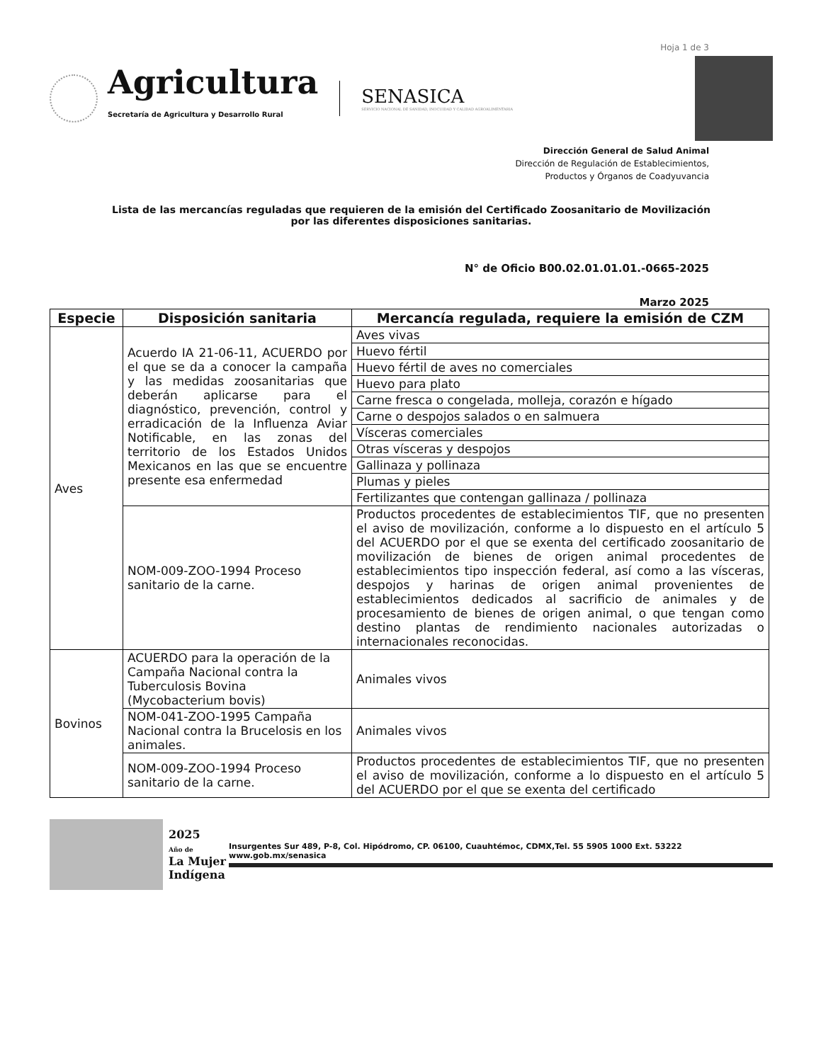Hoja 1 de 3
Agricultura
Secretaría de Agricultura y Desarrollo Rural
SENASICA
SERVICIO NACIONAL DE SANIDAD, INOCUIDAD Y CALIDAD AGROALIMENTARIA
Dirección General de Salud Animal
Dirección de Regulación de Establecimientos,
Productos y Órganos de Coadyuvancia
Lista de las mercancías reguladas que requieren de la emisión del Certificado Zoosanitario de Movilización
por las diferentes disposiciones sanitarias.
N° de Oficio B00.02.01.01.01.-0665-2025
Marzo 2025
| Especie | Disposición sanitaria | Mercancía regulada, requiere la emisión de CZM |
| --- | --- | --- |
| Aves | Acuerdo IA 21-06-11, ACUERDO por el que se da a conocer la campaña y las medidas zoosanitarias que deberán aplicarse para el diagnóstico, prevención, control y erradicación de la Influenza Aviar Notificable, en las zonas del territorio de los Estados Unidos Mexicanos en las que se encuentre presente esa enfermedad | Aves vivas |
| | | Huevo fértil |
| | | Huevo fértil de aves no comerciales |
| | | Huevo para plato |
| | | Carne fresca o congelada, molleja, corazón e hígado |
| | | Carne o despojos salados o en salmuera |
| | | Vísceras comerciales |
| | | Otras vísceras y despojos |
| | | Gallinaza y pollinaza |
| | | Plumas y pieles |
| | | Fertilizantes que contengan gallinaza / pollinaza |
| | NOM-009-ZOO-1994 Proceso sanitario de la carne. | Productos procedentes de establecimientos TIF, que no presenten el aviso de movilización, conforme a lo dispuesto en el artículo 5 del ACUERDO por el que se exenta del certificado zoosanitario de movilización de bienes de origen animal procedentes de establecimientos tipo inspección federal, así como a las vísceras, despojos y harinas de origen animal provenientes de establecimientos dedicados al sacrificio de animales y de procesamiento de bienes de origen animal, o que tengan como destino plantas de rendimiento nacionales autorizadas o internacionales reconocidas. |
| Bovinos | ACUERDO para la operación de la Campaña Nacional contra la Tuberculosis Bovina (Mycobacterium bovis) | Animales vivos |
| | NOM-041-ZOO-1995 Campaña Nacional contra la Brucelosis en los animales. | Animales vivos |
| | NOM-009-ZOO-1994 Proceso sanitario de la carne. | Productos procedentes de establecimientos TIF, que no presenten el aviso de movilización, conforme a lo dispuesto en el artículo 5 del ACUERDO por el que se exenta del certificado |
2025
Año de
La Mujer Indígena
Insurgentes Sur 489, P-8, Col. Hipódromo, CP. 06100, Cuauhtémoc, CDMX,Tel. 55 5905 1000 Ext. 53222 www.gob.mx/senasica